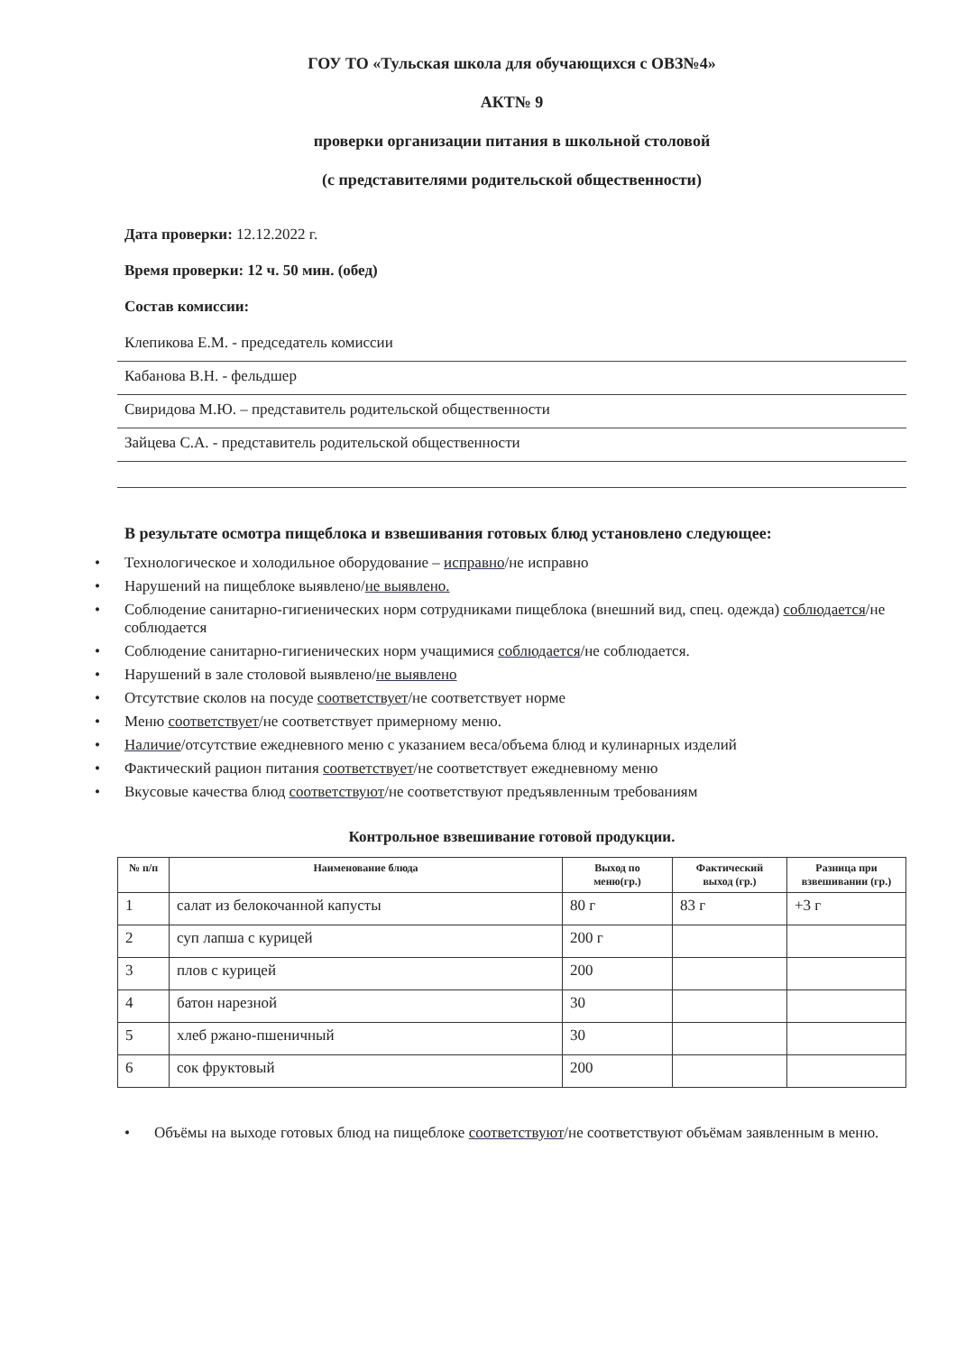ГОУ ТО «Тульская школа для обучающихся с ОВЗ№4»
АКТ№ 9
проверки организации питания в школьной столовой
(с представителями родительской общественности)
Дата проверки: 12.12.2022 г.
Время проверки: 12 ч. 50 мин. (обед)
Состав комиссии:
Клепикова Е.М. - председатель комиссии
Кабанова В.Н. - фельдшер
Свиридова М.Ю. – представитель родительской общественности
Зайцева С.А. - представитель родительской общественности
В результате осмотра пищеблока и взвешивания готовых блюд установлено следующее:
• Технологическое и холодильное оборудование – исправно/не исправно
• Нарушений на пищеблоке выявлено/не выявлено.
• Соблюдение санитарно-гигиенических норм сотрудниками пищеблока (внешний вид, спец. одежда) соблюдается/не соблюдается
• Соблюдение санитарно-гигиенических норм учащимися соблюдается/не соблюдается.
• Нарушений в зале столовой выявлено/не выявлено
• Отсутствие сколов на посуде соответствует/не соответствует норме
• Меню соответствует/не соответствует примерному меню.
• Наличие/отсутствие ежедневного меню с указанием веса/объема блюд и кулинарных изделий
• Фактический рацион питания соответствует/не соответствует ежедневному меню
• Вкусовые качества блюд соответствуют/не соответствуют предъявленным требованиям
Контрольное взвешивание готовой продукции.
| № п/п | Наименование блюда | Выход по меню(гр.) | Фактический выход (гр.) | Разница при взвешивании (гр.) |
| --- | --- | --- | --- | --- |
| 1 | салат из белокочанной капусты | 80 г | 83 г | +3 г |
| 2 | суп лапша с курицей | 200 г | | |
| 3 | плов с курицей | 200 | | |
| 4 | батон нарезной | 30 | | |
| 5 | хлеб ржано-пшеничный | 30 | | |
| 6 | сок фруктовый | 200 | | |
• Объёмы на выходе готовых блюд на пищеблоке соответствуют/не соответствуют объёмам заявленным в меню.